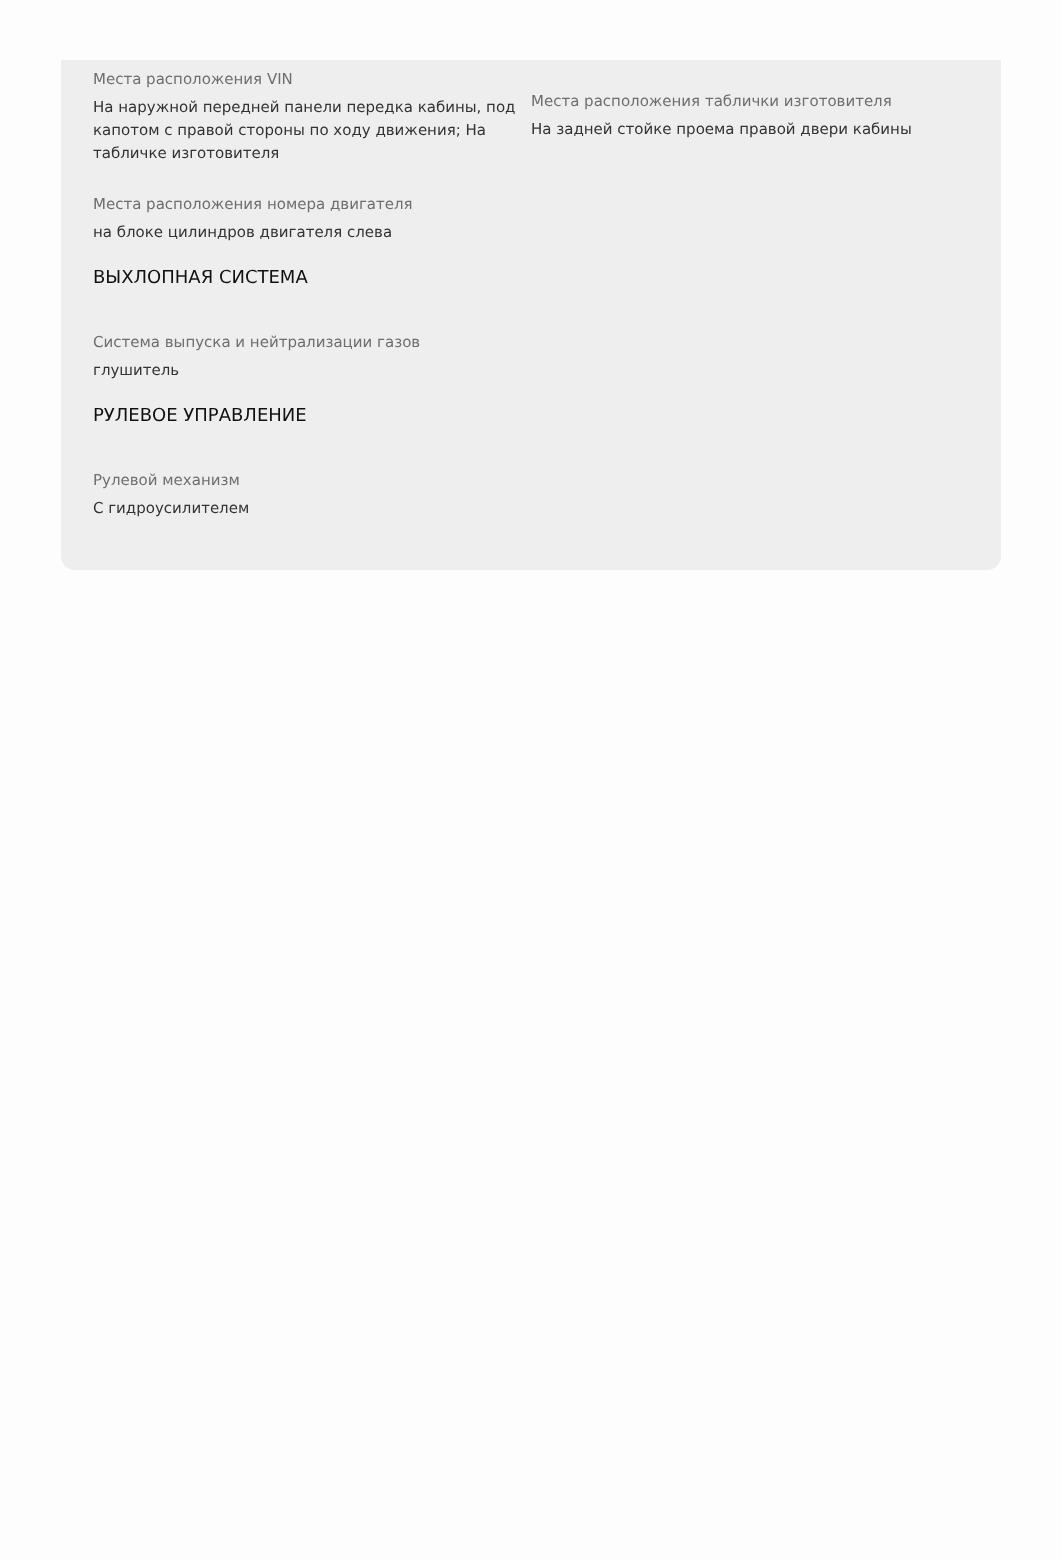Места расположения VIN
На наружной передней панели передка кабины, под капотом с правой стороны по ходу движения; На табличке изготовителя
Места расположения таблички изготовителя
На задней стойке проема правой двери кабины
Места расположения номера двигателя
на блоке цилиндров двигателя слева
ВЫХЛОПНАЯ СИСТЕМА
Система выпуска и нейтрализации газов
глушитель
РУЛЕВОЕ УПРАВЛЕНИЕ
Рулевой механизм
С гидроусилителем